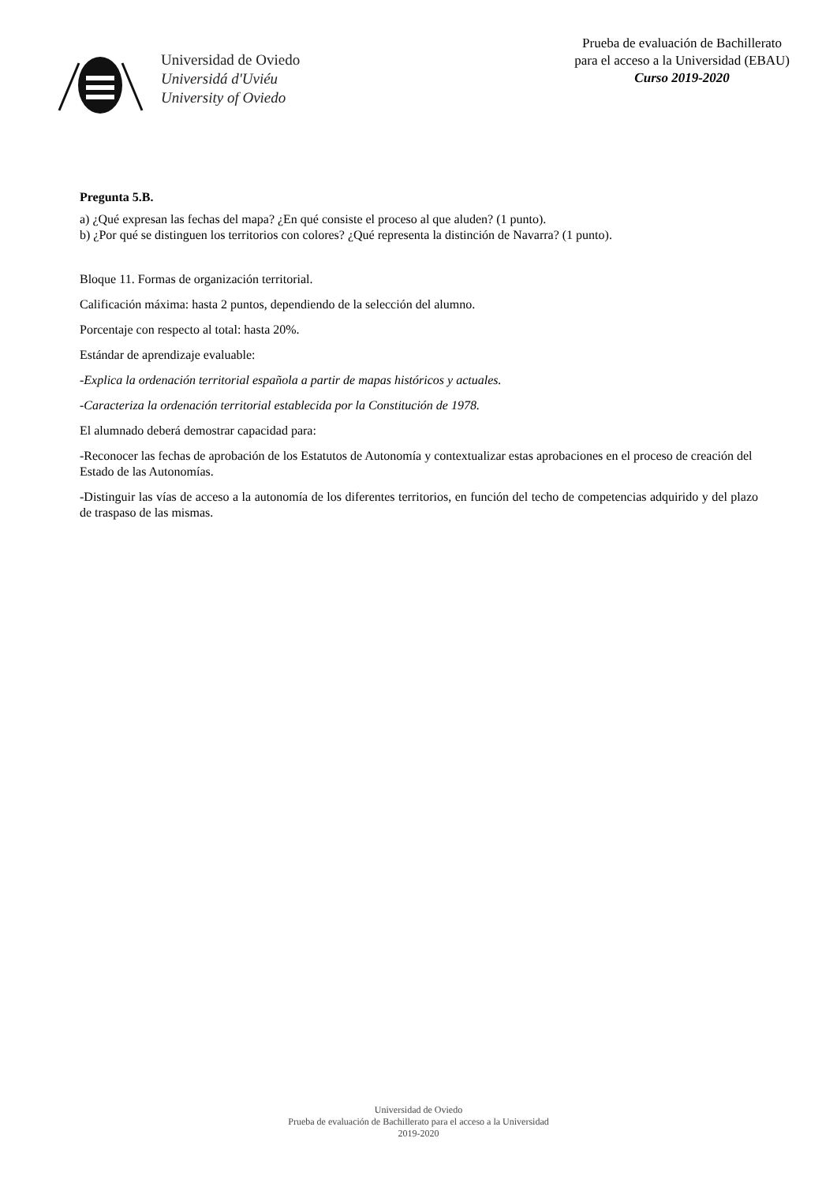Universidad de Oviedo
Universidá d'Uviéu
University of Oviedo
Prueba de evaluación de Bachillerato
para el acceso a la Universidad (EBAU)
Curso 2019-2020
Pregunta 5.B.
a) ¿Qué expresan las fechas del mapa? ¿En qué consiste el proceso al que aluden? (1 punto).
b) ¿Por qué se distinguen los territorios con colores? ¿Qué representa la distinción de Navarra? (1 punto).
Bloque 11. Formas de organización territorial.
Calificación máxima: hasta 2 puntos, dependiendo de la selección del alumno.
Porcentaje con respecto al total: hasta 20%.
Estándar de aprendizaje evaluable:
-Explica la ordenación territorial española a partir de mapas históricos y actuales.
-Caracteriza la ordenación territorial establecida por la Constitución de 1978.
El alumnado deberá demostrar capacidad para:
-Reconocer las fechas de aprobación de los Estatutos de Autonomía y contextualizar estas aprobaciones en el proceso de creación del Estado de las Autonomías.
-Distinguir las vías de acceso a la autonomía de los diferentes territorios, en función del techo de competencias adquirido y del plazo de traspaso de las mismas.
Universidad de Oviedo
Prueba de evaluación de Bachillerato para el acceso a la Universidad
2019-2020